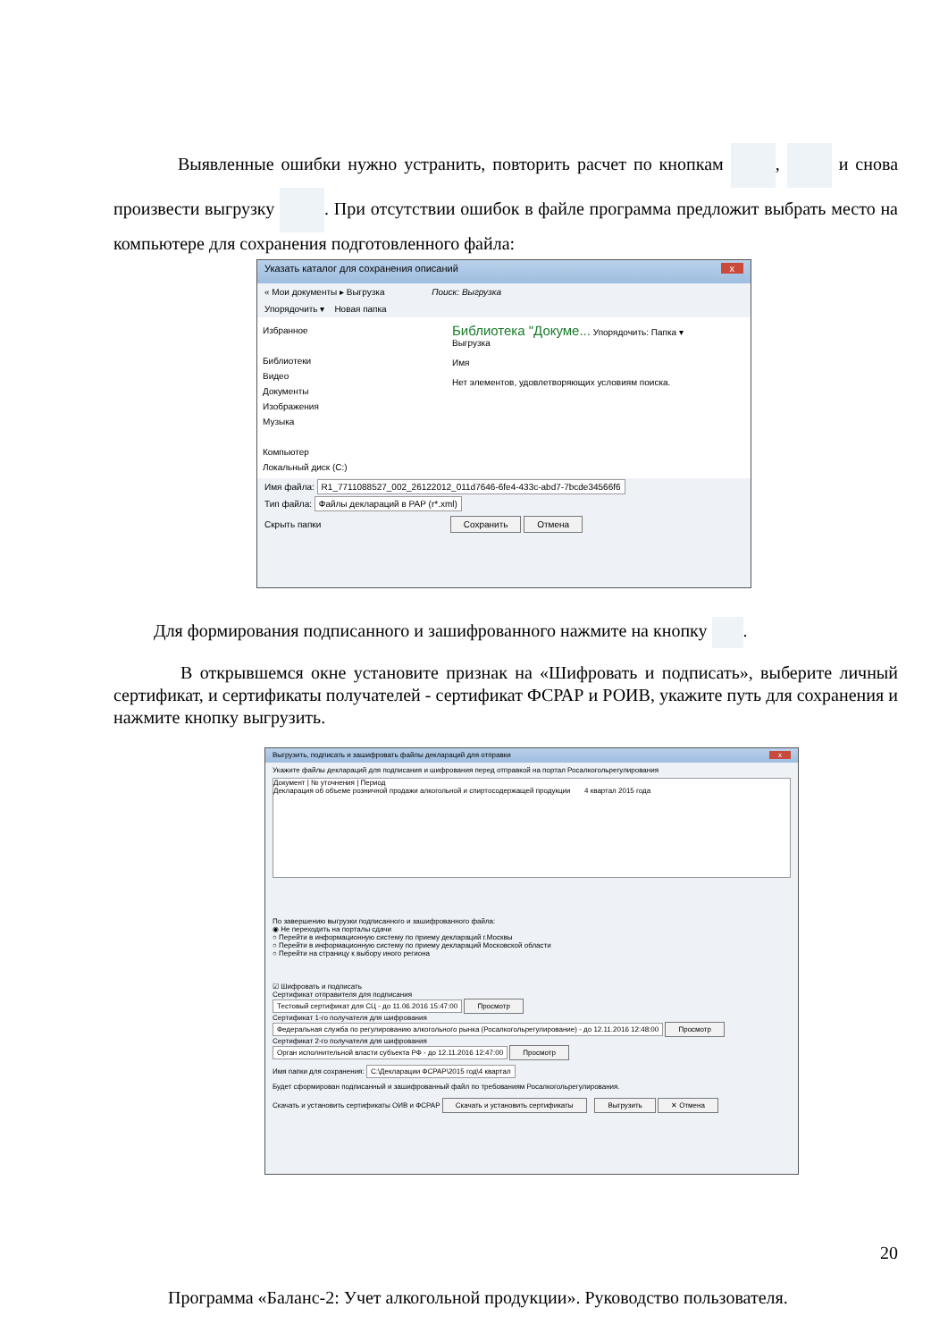Выявленные ошибки нужно устранить, повторить расчет по кнопкам , и снова произвести выгрузку . При отсутствии ошибок в файле программа предложит выбрать место на компьютере для сохранения подготовленного файла:
Указать каталог для сохранения описаний x
« Мои документы ▸ Выгрузка Поиск: Выгрузка
Упорядочить ▾ Новая папка
Избранное
Библиотеки
Видео
Документы
Изображения
Музыка
Компьютер
Локальный диск (C:)
Библиотека "Докуме... Упорядочить: Папка ▾
Выгрузка
Имя
Нет элементов, удовлетворяющих условиям поиска.
Имя файла: R1_7711088527_002_26122012_011d7646-6fe4-433c-abd7-7bcde34566f6
Тип файла: Файлы деклараций в РАР (r*.xml)
Скрыть папки Сохранить Отмена
Для формирования подписанного и зашифрованного нажмите на кнопку .
В открывшемся окне установите признак на «Шифровать и подписать», выберите личный сертификат, и сертификаты получателей - сертификат ФСРАР и РОИВ, укажите путь для сохранения и нажмите кнопку выгрузить.
Выгрузить, подписать и зашифровать файлы деклараций для отправки x
Укажите файлы деклараций для подписания и шифрования перед отправкой на портал Росалкогольрегулирования
Документ | № уточнения | Период
Декларация об объеме розничной продажи алкогольной и спиртосодержащей продукции 4 квартал 2015 года
По завершению выгрузки подписанного и зашифрованного файла:
◉ Не переходить на порталы сдачи
○ Перейти в информационную систему по приему деклараций г.Москвы
○ Перейти в информационную систему по приему деклараций Московской области
○ Перейти на страницу к выбору иного региона
☑ Шифровать и подписать
Сертификат отправителя для подписания
Тестовый сертификат для СЦ - до 11.06.2016 15:47:00 Просмотр
Сертификат 1-го получателя для шифрования
Федеральная служба по регулированию алкогольного рынка (Росалкогольрегулирование) - до 12.11.2016 12:48:00 Просмотр
Сертификат 2-го получателя для шифрования
Орган исполнительной власти субъекта РФ - до 12.11.2016 12:47:00 Просмотр
Имя папки для сохранения: C:\Декларации ФСРАР\2015 год\4 квартал
Будет сформирован подписанный и зашифрованный файл по требованиям Росалкогольрегулирования.
Скачать и установить сертификаты ОИВ и ФСРАР Скачать и установить сертификаты Выгрузить ✕ Отмена
20
Программа «Баланс-2: Учет алкогольной продукции». Руководство пользователя.